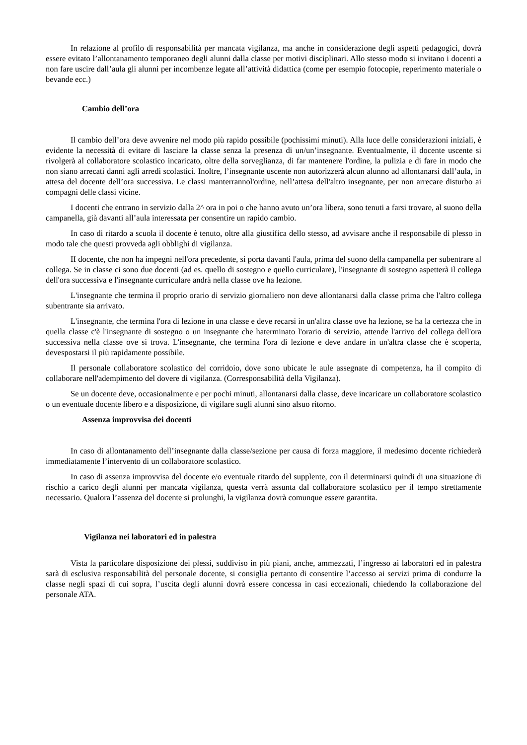In relazione al profilo di responsabilità per mancata vigilanza, ma anche in considerazione degli aspetti pedagogici, dovrà essere evitato l’allontanamento temporaneo degli alunni dalla classe per motivi disciplinari. Allo stesso modo si invitano i docenti a non fare uscire dall’aula gli alunni per incombenze legate all’attività didattica (come per esempio fotocopie, reperimento materiale o bevande ecc.)
Cambio dell’ora
Il cambio dell’ora deve avvenire nel modo più rapido possibile (pochissimi minuti). Alla luce delle considerazioni iniziali, è evidente la necessità di evitare di lasciare la classe senza la presenza di un/un’insegnante. Eventualmente, il docente uscente si rivolgerà al collaboratore scolastico incaricato, oltre della sorveglianza, di far mantenere l'ordine, la pulizia e di fare in modo che non siano arrecati danni agli arredi scolastici. Inoltre, l’insegnante uscente non autorizzerà alcun alunno ad allontanarsi dall’aula, in attesa del docente dell’ora successiva. Le classi manterrannol'ordine, nell’attesa dell'altro insegnante, per non arrecare disturbo ai compagni delle classi vicine.
I docenti che entrano in servizio dalla 2^ ora in poi o che hanno avuto un’ora libera, sono tenuti a farsi trovare, al suono della campanella, già davanti all’aula interessata per consentire un rapido cambio.
In caso di ritardo a scuola il docente è tenuto, oltre alla giustifica dello stesso, ad avvisare anche il responsabile di plesso in modo tale che questi provveda agli obblighi di vigilanza.
II docente, che non ha impegni nell'ora precedente, si porta davanti l'aula, prima del suono della campanella per subentrare al collega. Se in classe ci sono due docenti (ad es. quello di sostegno e quello curriculare), l'insegnante di sostegno aspetterà il collega dell'ora successiva e l'insegnante curriculare andrà nella classe ove ha lezione.
L'insegnante che termina il proprio orario di servizio giornaliero non deve allontanarsi dalla classe prima che l'altro collega subentrante sia arrivato.
L'insegnante, che termina l'ora di lezione in una classe e deve recarsi in un'altra classe ove ha lezione, se ha la certezza che in quella classe c'è l'insegnante di sostegno o un insegnante che haterminato l'orario di servizio, attende l'arrivo del collega dell'ora successiva nella classe ove si trova. L'insegnante, che termina l'ora di lezione e deve andare in un'altra classe che è scoperta, devespostarsi il più rapidamente possibile.
Il personale collaboratore scolastico del corridoio, dove sono ubicate le aule assegnate di competenza, ha il compito di collaborare nell'adempimento del dovere di vigilanza. (Corresponsabilità della Vigilanza).
Se un docente deve, occasionalmente e per pochi minuti, allontanarsi dalla classe, deve incaricare un collaboratore scolastico o un eventuale docente libero e a disposizione, di vigilare sugli alunni sino alsuo ritorno.
Assenza improvvisa dei docenti
In caso di allontanamento dell’insegnante dalla classe/sezione per causa di forza maggiore, il medesimo docente richiederà immediatamente l’intervento di un collaboratore scolastico.
In caso di assenza improvvisa del docente e/o eventuale ritardo del supplente, con il determinarsi quindi di una situazione di rischio a carico degli alunni per mancata vigilanza, questa verrà assunta dal collaboratore scolastico per il tempo strettamente necessario. Qualora l’assenza del docente si prolunghi, la vigilanza dovrà comunque essere garantita.
Vigilanza nei laboratori ed in palestra
Vista la particolare disposizione dei plessi, suddiviso in più piani, anche, ammezzati, l’ingresso ai laboratori ed in palestra sarà di esclusiva responsabilità del personale docente, si consiglia pertanto di consentire l’accesso ai servizi prima di condurre la classe negli spazi di cui sopra, l’uscita degli alunni dovrà essere concessa in casi eccezionali, chiedendo la collaborazione del personale ATA.